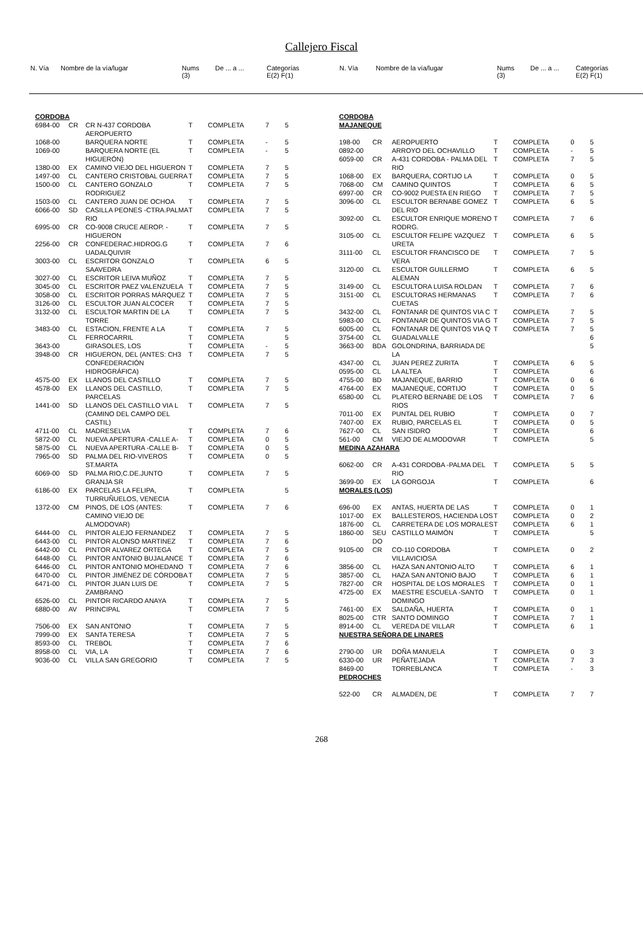Callejero Fiscal
| N. Vía | Nombre de la vía/lugar | Nums (3) | De ... a ... | Categorías E(2) F(1) |
| --- | --- | --- | --- | --- |
| N. Vía | Nombre de la vía/lugar | Nums (3) | De ... a ... | Categorías E(2) F(1) |
| --- | --- | --- | --- | --- |
| CORDOBA | | | | | | |
| 6984-00 | CR | CR N-437 CORDOBA AEROPUERTO | T | COMPLETA | 7 | 5 |
| 1068-00 | | BARQUERA NORTE | T | COMPLETA | - | 5 |
| 1069-00 | | BARQUERA NORTE (EL HIGUERÓN) | T | COMPLETA | - | 5 |
| 1380-00 | EX | CAMINO VIEJO DEL HIGUERON | T | COMPLETA | 7 | 5 |
| 1497-00 | CL | CANTERO CRISTOBAL GUERRA | T | COMPLETA | 7 | 5 |
| 1500-00 | CL | CANTERO GONZALO RODRIGUEZ | T | COMPLETA | 7 | 5 |
| 1503-00 | CL | CANTERO JUAN DE OCHOA | T | COMPLETA | 7 | 5 |
| 6066-00 | SD | CASILLA PEONES -CTRA.PALMA RIO | T | COMPLETA | 7 | 5 |
| 6995-00 | CR | CO-9008 CRUCE AEROP. - HIGUERON | T | COMPLETA | 7 | 5 |
| 2256-00 | CR | CONFEDERAC.HIDROG.G UADALQUIVIR | T | COMPLETA | 7 | 6 |
| 3003-00 | CL | ESCRITOR GONZALO SAAVEDRA | T | COMPLETA | 6 | 5 |
| 3027-00 | CL | ESCRITOR LEIVA MUÑOZ | T | COMPLETA | 7 | 5 |
| 3045-00 | CL | ESCRITOR PAEZ VALENZUELA | T | COMPLETA | 7 | 5 |
| 3058-00 | CL | ESCRITOR PORRAS MÁRQUEZ | T | COMPLETA | 7 | 5 |
| 3126-00 | CL | ESCULTOR JUAN ALCOCER | T | COMPLETA | 7 | 5 |
| 3132-00 | CL | ESCULTOR MARTIN DE LA TORRE | T | COMPLETA | 7 | 5 |
| 3483-00 | CL | ESTACION, FRENTE A LA | T | COMPLETA | 7 | 5 |
| | CL | FERROCARRIL | T | COMPLETA | | 5 |
| 3643-00 | | GIRASOLES, LOS | T | COMPLETA | - | 5 |
| 3948-00 | CR | HIGUERON, DEL (ANTES: CH3 CONFEDERACIÓN HIDROGRÁFICA) | T | COMPLETA | 7 | 5 |
| 4575-00 | EX | LLANOS DEL CASTILLO | T | COMPLETA | 7 | 5 |
| 4578-00 | EX | LLANOS DEL CASTILLO, PARCELAS | T | COMPLETA | 7 | 5 |
| 1441-00 | SD | LLANOS DEL CASTILLO VIA L (CAMINO DEL CAMPO DEL CASTIL) | T | COMPLETA | 7 | 5 |
| 4711-00 | CL | MADRESELVA | T | COMPLETA | 7 | 6 |
| 5872-00 | CL | NUEVA APERTURA -CALLE A- | T | COMPLETA | 0 | 5 |
| 5875-00 | CL | NUEVA APERTURA -CALLE B- | T | COMPLETA | 0 | 5 |
| 7965-00 | SD | PALMA DEL RIO-VIVEROS ST.MARTA | T | COMPLETA | 0 | 5 |
| 6069-00 | SD | PALMA RIO,C.DE.JUNTO GRANJA SR | T | COMPLETA | 7 | 5 |
| 6186-00 | EX | PARCELAS LA FELIPA, TURRUÑUELOS, VENECIA | T | COMPLETA | | 5 |
| 1372-00 | CM | PINOS, DE LOS (ANTES: CAMINO VIEJO DE ALMODOVAR) | T | COMPLETA | 7 | 6 |
| 6444-00 | CL | PINTOR ALEJO FERNANDEZ | T | COMPLETA | 7 | 5 |
| 6443-00 | CL | PINTOR ALONSO MARTINEZ | T | COMPLETA | 7 | 6 |
| 6442-00 | CL | PINTOR ALVAREZ ORTEGA | T | COMPLETA | 7 | 5 |
| 6448-00 | CL | PINTOR ANTONIO BUJALANCE | T | COMPLETA | 7 | 6 |
| 6446-00 | CL | PINTOR ANTONIO MOHEDANO | T | COMPLETA | 7 | 6 |
| 6470-00 | CL | PINTOR JIMÉNEZ DE CÓRDOBA | T | COMPLETA | 7 | 5 |
| 6471-00 | CL | PINTOR JUAN LUIS DE ZAMBRANO | T | COMPLETA | 7 | 5 |
| 6526-00 | CL | PINTOR RICARDO ANAYA | T | COMPLETA | 7 | 5 |
| 6880-00 | AV | PRINCIPAL | T | COMPLETA | 7 | 5 |
| 7506-00 | EX | SAN ANTONIO | T | COMPLETA | 7 | 5 |
| 7999-00 | EX | SANTA TERESA | T | COMPLETA | 7 | 5 |
| 8593-00 | CL | TREBOL | T | COMPLETA | 7 | 6 |
| 8958-00 | CL | VIA, LA | T | COMPLETA | 7 | 6 |
| 9036-00 | CL | VILLA SAN GREGORIO | T | COMPLETA | 7 | 5 |
| CORDOBA | | | | | | |
| MAJANEQUE | | | | | | |
| 198-00 | CR | AEROPUERTO | T | COMPLETA | 0 | 5 |
| 0892-00 | | ARROYO DEL OCHAVILLO | T | COMPLETA | - | 5 |
| 6059-00 | CR | A-431 CORDOBA - PALMA DEL RIO | T | COMPLETA | 7 | 5 |
| 1068-00 | EX | BARQUERA, CORTIJO LA | T | COMPLETA | 0 | 5 |
| 7068-00 | CM | CAMINO QUINTOS | T | COMPLETA | 6 | 5 |
| 6997-00 | CR | CO-9002 PUESTA EN RIEGO | T | COMPLETA | 7 | 5 |
| 3096-00 | CL | ESCULTOR BERNABE GOMEZ DEL RIO | T | COMPLETA | 6 | 5 |
| 3092-00 | CL | ESCULTOR ENRIQUE MORENO RODRG. | T | COMPLETA | 7 | 6 |
| 3105-00 | CL | ESCULTOR FELIPE VAZQUEZ URETA | T | COMPLETA | 6 | 5 |
| 3111-00 | CL | ESCULTOR FRANCISCO DE VERA | T | COMPLETA | 7 | 5 |
| 3120-00 | CL | ESCULTOR GUILLERMO ALEMAN | T | COMPLETA | 6 | 5 |
| 3149-00 | CL | ESCULTORA LUISA ROLDAN | T | COMPLETA | 7 | 6 |
| 3151-00 | CL | ESCULTORAS HERMANAS CUETAS | T | COMPLETA | 7 | 6 |
| 3432-00 | CL | FONTANAR DE QUINTOS VIA C | T | COMPLETA | 7 | 5 |
| 5983-00 | CL | FONTANAR DE QUINTOS VIA G | T | COMPLETA | 7 | 5 |
| 6005-00 | CL | FONTANAR DE QUINTOS VIA Q | T | COMPLETA | 7 | 5 |
| 3754-00 | CL | GUADALVALLE | | | | 6 |
| 3663-00 | BDA | GOLONDRINA, BARRIADA DE LA | | | | 5 |
| 4347-00 | CL | JUAN PEREZ ZURITA | T | COMPLETA | 6 | 5 |
| 0595-00 | CL | LA ALTEA | T | COMPLETA | | 6 |
| 4755-00 | BD | MAJANEQUE, BARRIO | T | COMPLETA | 0 | 6 |
| 4764-00 | EX | MAJANEQUE, CORTIJO | T | COMPLETA | 0 | 5 |
| 6580-00 | CL | PLATERO BERNABE DE LOS RIOS | T | COMPLETA | 7 | 6 |
| 7011-00 | EX | PUNTAL DEL RUBIO | T | COMPLETA | 0 | 7 |
| 7407-00 | EX | RUBIO, PARCELAS EL | T | COMPLETA | 0 | 5 |
| 7627-00 | CL | SAN ISIDRO | T | COMPLETA | | 6 |
| 561-00 | CM | VIEJO DE ALMODOVAR | T | COMPLETA | | 5 |
| MEDINA AZAHARA | | | | | | |
| 6062-00 | CR | A-431 CORDOBA -PALMA DEL RIO | T | COMPLETA | 5 | 5 |
| 3699-00 | EX | LA GORGOJA | T | COMPLETA | | 6 |
| MORALES (LOS) | | | | | | |
| 696-00 | EX | ANTAS, HUERTA DE LAS | T | COMPLETA | 0 | 1 |
| 1017-00 | EX | BALLESTEROS, HACIENDA LOS | T | COMPLETA | 0 | 2 |
| 1876-00 | CL | CARRETERA DE LOS MORALES | T | COMPLETA | 6 | 1 |
| 1860-00 | SEU DO | CASTILLO MAIMÓN | T | COMPLETA | | 5 |
| 9105-00 | CR | CO-110 CORDOBA VILLAVICIOSA | T | COMPLETA | 0 | 2 |
| 3856-00 | CL | HAZA SAN ANTONIO ALTO | T | COMPLETA | 6 | 1 |
| 3857-00 | CL | HAZA SAN ANTONIO BAJO | T | COMPLETA | 6 | 1 |
| 7827-00 | CR | HOSPITAL DE LOS MORALES | T | COMPLETA | 0 | 1 |
| 4725-00 | EX | MAESTRE ESCUELA -SANTO DOMINGO | T | COMPLETA | 0 | 1 |
| 7461-00 | EX | SALDAÑA, HUERTA | T | COMPLETA | 0 | 1 |
| 8025-00 | CTR | SANTO DOMINGO | T | COMPLETA | 7 | 1 |
| 8914-00 | CL | VEREDA DE VILLAR | T | COMPLETA | 6 | 1 |
| NUESTRA SEÑORA DE LINARES | | | | | | |
| 2790-00 | UR | DOÑA MANUELA | T | COMPLETA | 0 | 3 |
| 6330-00 | UR | PEÑATEJADA | T | COMPLETA | 7 | 3 |
| 8469-00 | | TORREBLANCA | T | COMPLETA | - | 3 |
| PEDROCHES | | | | | | |
| 522-00 | CR | ALMADEN, DE | T | COMPLETA | 7 | 7 |
268